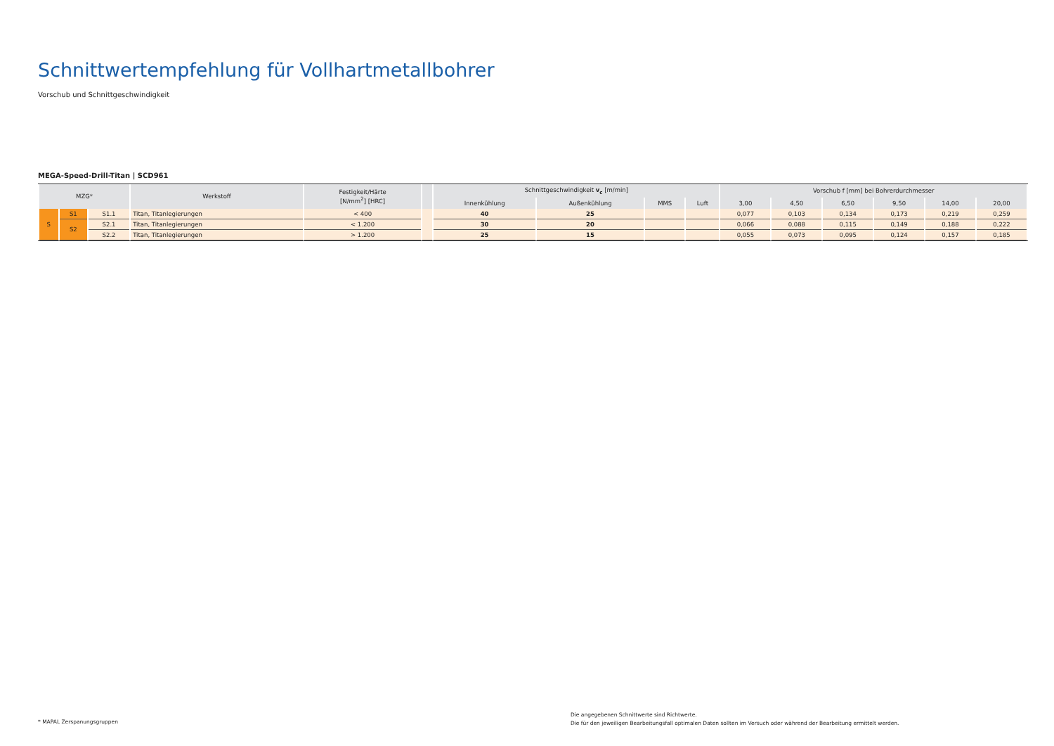Schnittwertempfehlung für Vollhartmetallbohrer
Vorschub und Schnittgeschwindigkeit
MEGA-Speed-Drill-Titan | SCD961
| MZG* | | | Werkstoff | Festigkeit/Härte [N/mm<sup>2</sup>] [HRC] | | Schnittgeschwindigkeit v<sub>c</sub> [m/min] | | | | Vorschub f [mm] bei Bohrerdurchmesser | | | | | |
| --- | --- | --- | --- | --- | --- | --- | --- | --- | --- | --- | --- | --- | --- | --- | --- |
| | | | | | | Innenkühlung | Außenkühlung | MMS | Luft | 3,00 | 4,50 | 6,50 | 9,50 | 14,00 | 20,00 |
| S | S1 | S1.1 | Titan, Titanlegierungen | < 400 | | 40 | 25 | | | 0,077 | 0,103 | 0,134 | 0,173 | 0,219 | 0,259 |
| | S2 | S2.1 | Titan, Titanlegierungen | < 1.200 | | 30 | 20 | | | 0,066 | 0,088 | 0,115 | 0,149 | 0,188 | 0,222 |
| | | S2.2 | Titan, Titanlegierungen | > 1.200 | | 25 | 15 | | | 0,055 | 0,073 | 0,095 | 0,124 | 0,157 | 0,185 |
* MAPAL Zerspanungsgruppen
Die angegebenen Schnittwerte sind Richtwerte.
Die für den jeweiligen Bearbeitungsfall optimalen Daten sollten im Versuch oder während der Bearbeitung ermittelt werden.